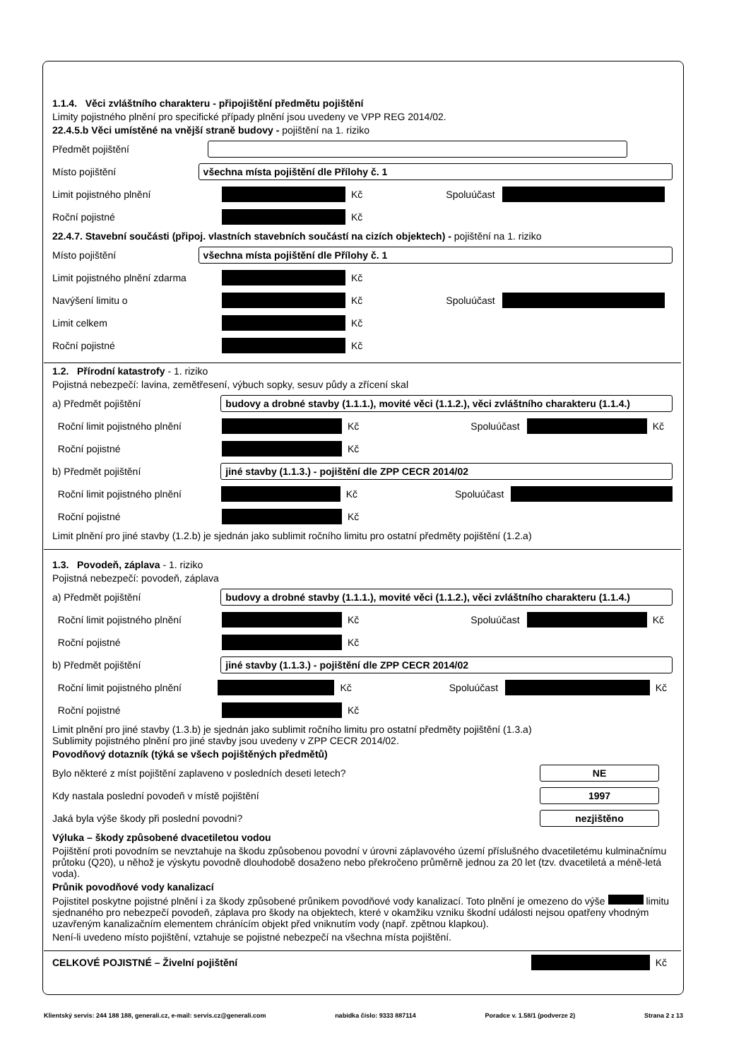1.1.4. Věci zvláštního charakteru - připojištění předmětu pojištění
Limity pojistného plnění pro specifické případy plnění jsou uvedeny ve VPP REG 2014/02.
22.4.5.b Věci umístěné na vnější straně budovy - pojištění na 1. riziko
Předmět pojištění
Místo pojištění všechna místa pojištění dle Přílohy č. 1
Limit pojistného plnění Kč Spoluúčast
Roční pojistné Kč
22.4.7. Stavební součásti (připoj. vlastních stavebních součástí na cizích objektech) - pojištění na 1. riziko
Místo pojištění všechna místa pojištění dle Přílohy č. 1
Limit pojistného plnění zdarma Kč
Navýšení limitu o Kč Spoluúčast
Limit celkem Kč
Roční pojistné Kč
1.2. Přírodní katastrofy - 1. riziko
Pojistná nebezpečí: lavina, zemětřesení, výbuch sopky, sesuv půdy a zřícení skal
a) Předmět pojištění budovy a drobné stavby (1.1.1.), movité věci (1.1.2.), věci zvláštního charakteru (1.1.4.)
Roční limit pojistného plnění Kč Spoluúčast Kč
Roční pojistné Kč
b) Předmět pojištění jiné stavby (1.1.3.) - pojištění dle ZPP CECR 2014/02
Roční limit pojistného plnění Kč Spoluúčast
Roční pojistné Kč
Limit plnění pro jiné stavby (1.2.b) je sjednán jako sublimit ročního limitu pro ostatní předměty pojištění (1.2.a)
1.3. Povodeň, záplava - 1. riziko
Pojistná nebezpečí: povodeň, záplava
a) Předmět pojištění budovy a drobné stavby (1.1.1.), movité věci (1.1.2.), věci zvláštního charakteru (1.1.4.)
Roční limit pojistného plnění Kč Spoluúčast Kč
Roční pojistné Kč
b) Předmět pojištění jiné stavby (1.1.3.) - pojištění dle ZPP CECR 2014/02
Roční limit pojistného plnění Kč Spoluúčast Kč
Roční pojistné Kč
Limit plnění pro jiné stavby (1.3.b) je sjednán jako sublimit ročního limitu pro ostatní předměty pojištění (1.3.a)
Sublimity pojistného plnění pro jiné stavby jsou uvedeny v ZPP CECR 2014/02.
Povodňový dotazník (týká se všech pojištěných předmětů)
Bylo některé z míst pojištění zaplaveno v posledních deseti letech? NE
Kdy nastala poslední povodeň v místě pojištění 1997
Jaká byla výše škody při poslední povodni? nezjištěno
Výluka – škody způsobené dvacetiletou vodou
Pojištění proti povodním se nevztahuje na škodu způsobenou povodní v úrovni záplavového území příslušného dvacetiletému kulminačnímu průtoku (Q20), u něhož je výskytu povodně dlouhodobě dosaženo nebo překročeno průměrně jednou za 20 let (tzv. dvacetiletá a méně-letá voda).
Průnik povodňové vody kanalizací
Pojistitel poskytne pojistné plnění i za škody způsobené průnikem povodňové vody kanalizací. Toto plnění je omezeno do výše limitu sjednaného pro nebezpečí povodeň, záplava pro škody na objektech, které v okamžiku vzniku škodní události nejsou opatřeny vhodným uzavřeným kanalizačním elementem chránícím objekt před vniknutím vody (např. zpětnou klapkou).
Není-li uvedeno místo pojištění, vztahuje se pojistné nebezpečí na všechna místa pojištění.
CELKOVÉ POJISTNÉ – Živelní pojištění Kč
Klientský servis: 244 188 188, generali.cz, e-mail: servis.cz@generali.com nabídka číslo: 9333 887114 Poradce v. 1.58/1 (podverze 2) Strana 2 z 13